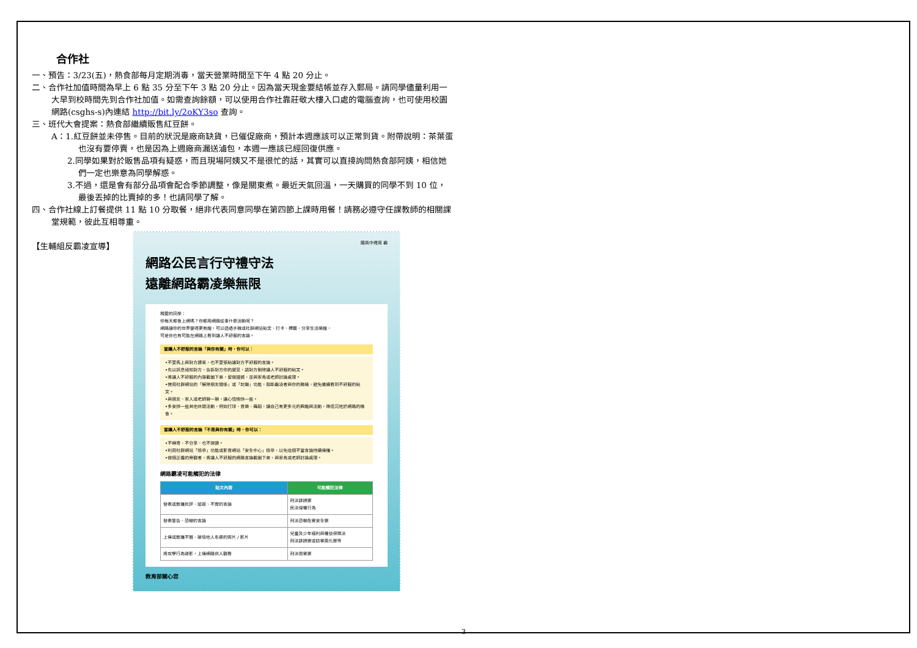合作社
一、預告：3/23(五)，熱食部每月定期消毒，當天營業時間至下午 4 點 20 分止。
二、合作社加值時間為早上 6 點 35 分至下午 3 點 20 分止。因為當天現金要結帳並存入郵局。請同學儘量利用一大早到校時間先到合作社加值。如需查詢餘額，可以使用合作社靠莊敬大樓入口處的電腦查詢，也可使用校園網路(csghs-s)內連結 http://bit.ly/2oKY3so 查詢。
三、班代大會提案：熱食部繼續販售紅豆餅。
A：1.紅豆餅並未停售。目前的狀況是廠商缺貨，已催促廠商，預計本週應該可以正常到貨。附帶說明：茶葉蛋也沒有要停賣，也是因為上週廠商漏送滷包，本週一應該已經回復供應。
2.同學如果對於販售品項有疑惑，而且現場阿姨又不是很忙的話，其實可以直接詢問熱食部阿姨，相信她們一定也樂意為同學解惑。
3.不過，還是會有部分品項會配合季節調整，像是關東煮。最近天氣回溫，一天購買的同學不到 10 位，最後丟掉的比賣掉的多！也請同學了解。
四、合作社線上訂餐提供 11 點 10 分取餐，絕非代表同意同學在第四節上課時用餐！請務必遵守任課教師的相關課堂規範，彼此互相尊重。
【生輔組反霸凌宣導】
國高中適用 霸
網路公民言行守禮守法
遠離網路霸凌樂無限
親愛的同學：
你每天都會上網嗎？你都用網路從事什麼活動呢？
網路讓你的世界變得更有趣，可以透過手機或社群網站貼文、打卡、標籤、分享生活樂趣，
可是你也有可能在網路上看到讓人不舒服的言論。
當讓人不舒服的言論「與你有關」時，你可以：
•不要馬上與對方謾罵，也不要張貼讓對方不舒服的言論。
•先以訊息通知對方，告訴對方你的感受，請對方刪除讓人不舒服的貼文。
•將讓人不舒服的內容截圖下來，留做證據，並與家長或老師討論處理。
•使用社群網站的「解除朋友關係」或「封鎖」功能，阻斷霸凌者與你的聯絡，避免繼續看到不舒服的貼文。
•與朋友、家人或老師聊一聊，讓心情愉快一些。
•多安排一些其他休閒活動，例如打球、音樂、舞蹈，讓自己有更多元的興趣與活動，降低沉迷於網路的機會。
當讓人不舒服的言論「不是與你有關」時，你可以：
•不轉寄、不分享、也不按讚。
•利用社群網站「檢舉」功能或影音網站「安全中心」檢舉，以免這個不當言論持續傳播。
•做個正義的旁觀者，將讓人不舒服的網路言論截圖下來，與家長或老師討論處理。
網路霸凌可能觸犯的法律
| 貼文內容 | 可能觸犯法律 |
| --- | --- |
| 發表或散播批評、詆毀、不實的言論 | 刑法誹謗罪 民法侵權行為 |
| 發表警告、恐嚇的言論 | 刑法恐嚇危害安全罪 |
| 上傳或散播不雅、破壞他人名譽的照片 / 影片 | 兒童及少年福利與權益保障法 刑法誹謗罪或妨害風化罪等 |
| 將攻擊行為錄影，上傳網路供人觀看 | 刑法傷害罪 |
教育部關心您
3